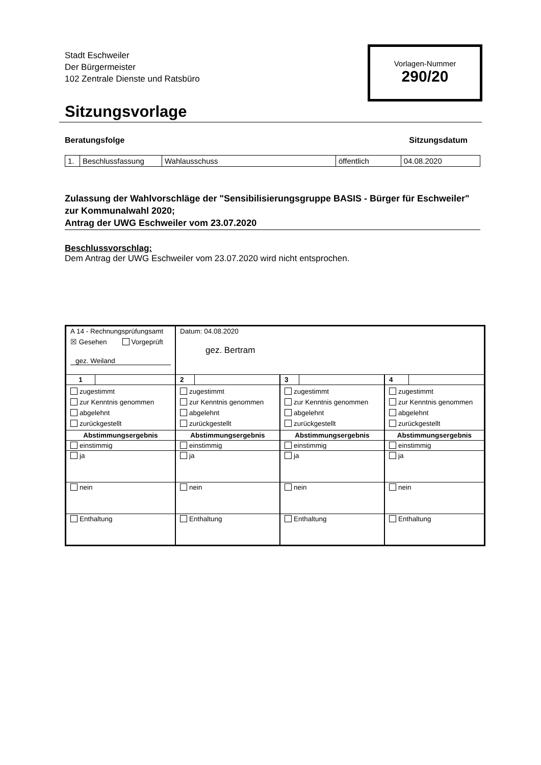Stadt Eschweiler
Der Bürgermeister
102 Zentrale Dienste und Ratsbüro
Vorlagen-Nummer
290/20
Sitzungsvorlage
Beratungsfolge Sitzungsdatum
| 1. | Beschlussfassung | Wahlausschuss | öffentlich | 04.08.2020 |
Zulassung der Wahlvorschläge der "Sensibilisierungsgruppe BASIS - Bürger für Eschweiler" zur Kommunalwahl 2020;
Antrag der UWG Eschweiler vom 23.07.2020
Beschlussvorschlag:
Dem Antrag der UWG Eschweiler vom 23.07.2020 wird nicht entsprochen.
| A 14 - Rechnungsprüfungsamt ☒ Gesehen Vorgeprüft gez. Weiland | | Datum: 04.08.2020 gez. Bertram | | | | | |
| 1 | | 2 | | 3 | | 4 | |
| zugestimmt zur Kenntnis genommen abgelehnt zurückgestellt | | zugestimmt zur Kenntnis genommen abgelehnt zurückgestellt | | zugestimmt zur Kenntnis genommen abgelehnt zurückgestellt | | zugestimmt zur Kenntnis genommen abgelehnt zurückgestellt | |
| Abstimmungsergebnis | | Abstimmungsergebnis | | Abstimmungsergebnis | | Abstimmungsergebnis | |
| einstimmig | | einstimmig | | einstimmig | | einstimmig | |
| ja | | ja | | ja | | ja | |
| nein | | nein | | nein | | nein | |
| Enthaltung | | Enthaltung | | Enthaltung | | Enthaltung | |